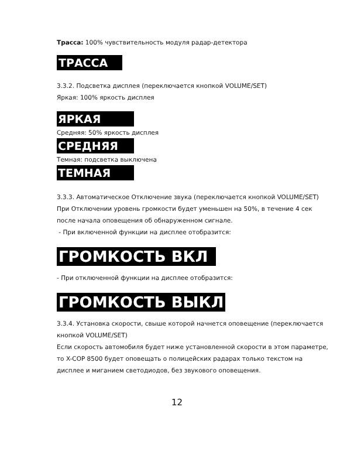Трасса: 100% чувствительность модуля радар-детектора
ТРАССА
3.3.2. Подсветка дисплея (переключается кнопкой VOLUME/SET)
Яркая: 100% яркость дисплея
ЯРКАЯ
Средняя: 50% яркость дисплея
СРЕДНЯЯ
Темная: подсветка выключена
ТЕМНАЯ
3.3.3. Автоматическое Отключение звука (переключается кнопкой VOLUME/SET)
При Отключении уровень громкости будет уменьшен на 50%, в течение 4 сек после начала оповещения об обнаруженном сигнале.
- При включенной функции на дисплее отобразится:
ГРОМКОСТЬ ВКЛ
- При отключенной функции на дисплее отобразится:
ГРОМКОСТЬ ВЫКЛ
3.3.4. Установка скорости, свыше которой начнется оповещение (переключается кнопкой VOLUME/SET)
Если скорость автомобиля будет ниже установленной скорости в этом параметре, то X-COP 8500 будет оповещать о полицейских радарах только текстом на дисплее и миганием светодиодов, без звукового оповещения.
12